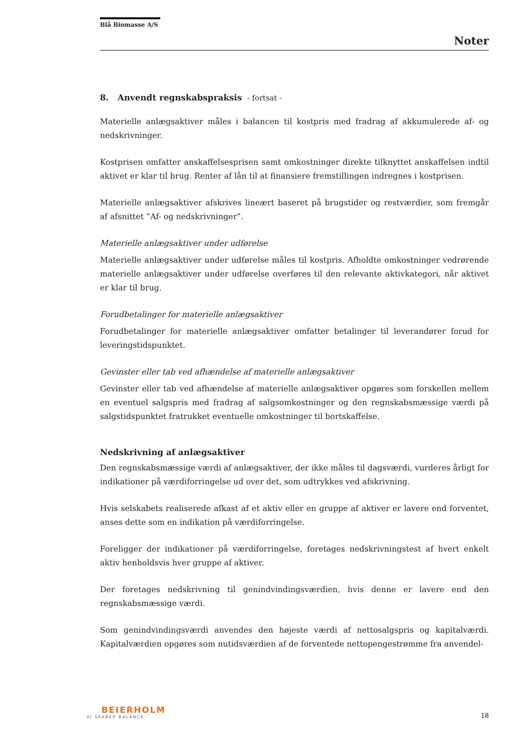Blå Biomasse A/S
Noter
8. Anvendt regnskabspraksis - fortsat -
Materielle anlægsaktiver måles i balancen til kostpris med fradrag af akkumulerede af- og nedskrivninger.
Kostprisen omfatter anskaffelsesprisen samt omkostninger direkte tilknyttet anskaffelsen indtil aktivet er klar til brug. Renter af lån til at finansiere fremstillingen indregnes i kostprisen.
Materielle anlægsaktiver afskrives lineært baseret på brugstider og restværdier, som fremgår af afsnittet ”Af- og nedskrivninger”.
Materielle anlægsaktiver under udførelse
Materielle anlægsaktiver under udførelse måles til kostpris. Afholdte omkostninger vedrørende materielle anlægsaktiver under udførelse overføres til den relevante aktivkategori, når aktivet er klar til brug.
Forudbetalinger for materielle anlægsaktiver
Forudbetalinger for materielle anlægsaktiver omfatter betalinger til leverandører forud for leveringstidspunktet.
Gevinster eller tab ved afhændelse af materielle anlægsaktiver
Gevinster eller tab ved afhændelse af materielle anlægsaktiver opgøres som forskellen mellem en eventuel salgspris med fradrag af salgsomkostninger og den regnskabsmæssige værdi på salgstidspunktet fratrukket eventuelle omkostninger til bortskaffelse.
Nedskrivning af anlægsaktiver
Den regnskabsmæssige værdi af anlægsaktiver, der ikke måles til dagsværdi, vurderes årligt for indikationer på værdiforringelse ud over det, som udtrykkes ved afskrivning.
Hvis selskabets realiserede afkast af et aktiv eller en gruppe af aktiver er lavere end forventet, anses dette som en indikation på værdiforringelse.
Foreligger der indikationer på værdiforringelse, foretages nedskrivningstest af hvert enkelt aktiv henholdsvis hver gruppe af aktiver.
Der foretages nedskrivning til genindvindingsværdien, hvis denne er lavere end den regnskabsmæssige værdi.
Som genindvindingsværdi anvendes den højeste værdi af nettosalgspris og kapitalværdi. Kapitalværdien opgøres som nutidsværdien af de forventede nettopengestrømme fra anvendel-
BEIERHOLM
VI SKABER BALANCE
18